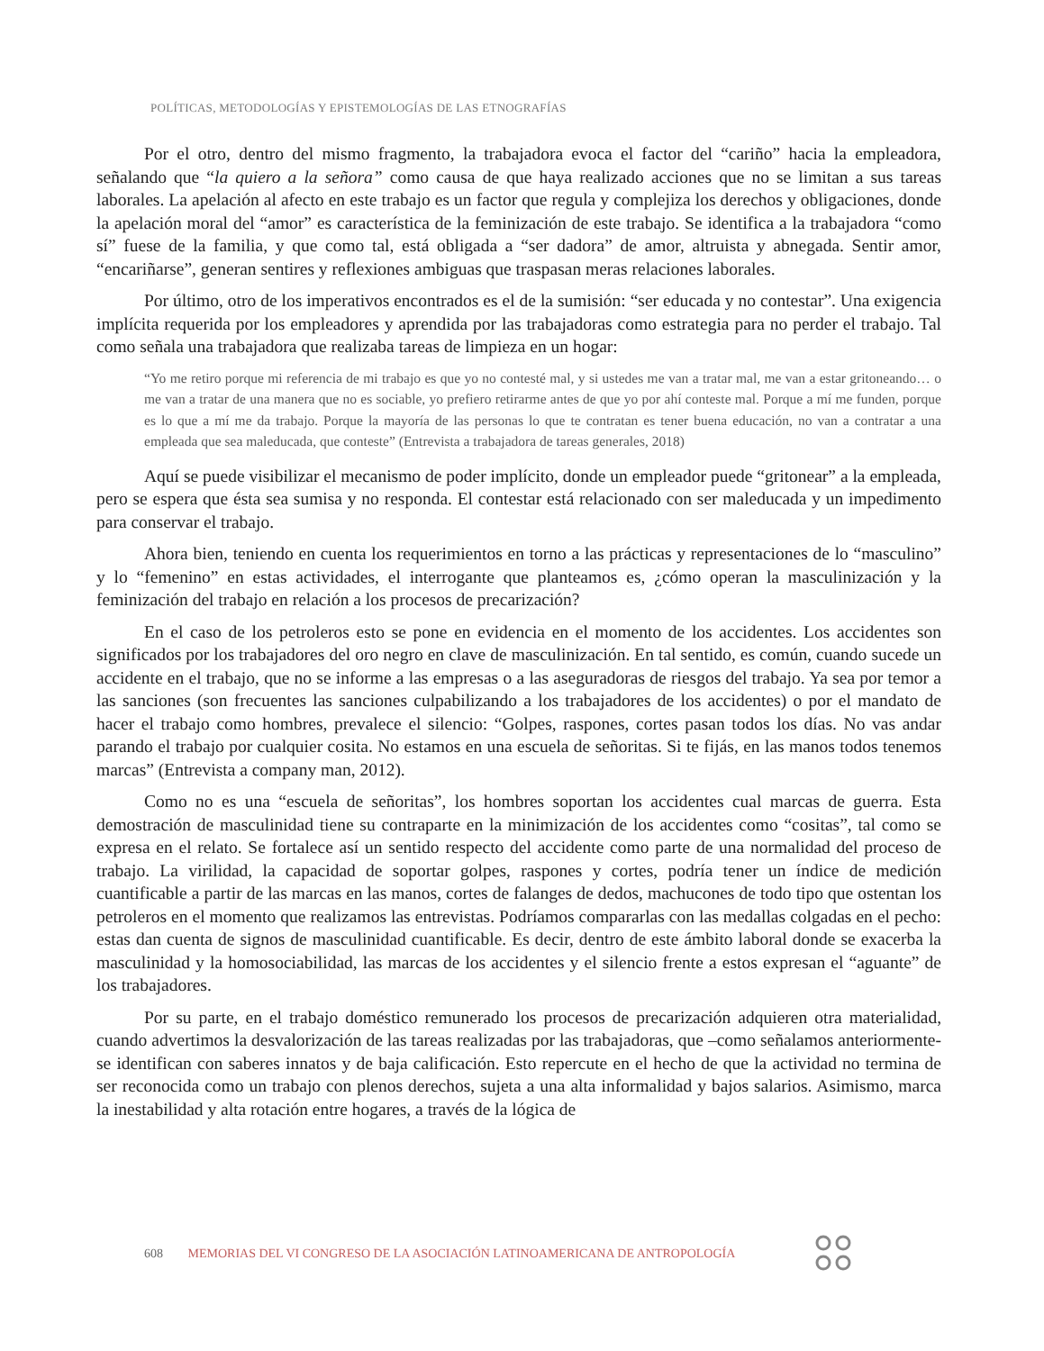POLÍTICAS, METODOLOGÍAS Y EPISTEMOLOGÍAS DE LAS ETNOGRAFÍAS
Por el otro, dentro del mismo fragmento, la trabajadora evoca el factor del “cariño” hacia la empleadora, señalando que “la quiero a la señora” como causa de que haya realizado acciones que no se limitan a sus tareas laborales. La apelación al afecto en este trabajo es un factor que regula y complejiza los derechos y obligaciones, donde la apelación moral del “amor” es característica de la feminización de este trabajo. Se identifica a la trabajadora “como sí” fuese de la familia, y que como tal, está obligada a “ser dadora” de amor, altruista y abnegada. Sentir amor, “encariñarse”, generan sentires y reflexiones ambiguas que traspasan meras relaciones laborales.
Por último, otro de los imperativos encontrados es el de la sumisión: “ser educada y no contestar”. Una exigencia implícita requerida por los empleadores y aprendida por las trabajadoras como estrategia para no perder el trabajo. Tal como señala una trabajadora que realizaba tareas de limpieza en un hogar:
“Yo me retiro porque mi referencia de mi trabajo es que yo no contesté mal, y si ustedes me van a tratar mal, me van a estar gritoneando… o me van a tratar de una manera que no es sociable, yo prefiero retirarme antes de que yo por ahí conteste mal. Porque a mí me funden, porque es lo que a mí me da trabajo. Porque la mayoría de las personas lo que te contratan es tener buena educación, no van a contratar a una empleada que sea maleducada, que conteste” (Entrevista a trabajadora de tareas generales, 2018)
Aquí se puede visibilizar el mecanismo de poder implícito, donde un empleador puede “gritonear” a la empleada, pero se espera que ésta sea sumisa y no responda. El contestar está relacionado con ser maleducada y un impedimento para conservar el trabajo.
Ahora bien, teniendo en cuenta los requerimientos en torno a las prácticas y representaciones de lo “masculino” y lo “femenino” en estas actividades, el interrogante que planteamos es, ¿cómo operan la masculinización y la feminización del trabajo en relación a los procesos de precarización?
En el caso de los petroleros esto se pone en evidencia en el momento de los accidentes. Los accidentes son significados por los trabajadores del oro negro en clave de masculinización. En tal sentido, es común, cuando sucede un accidente en el trabajo, que no se informe a las empresas o a las aseguradoras de riesgos del trabajo. Ya sea por temor a las sanciones (son frecuentes las sanciones culpabilizando a los trabajadores de los accidentes) o por el mandato de hacer el trabajo como hombres, prevalece el silencio: “Golpes, raspones, cortes pasan todos los días. No vas andar parando el trabajo por cualquier cosita. No estamos en una escuela de señoritas. Si te fijás, en las manos todos tenemos marcas” (Entrevista a company man, 2012).
Como no es una “escuela de señoritas”, los hombres soportan los accidentes cual marcas de guerra. Esta demostración de masculinidad tiene su contraparte en la minimización de los accidentes como “cositas”, tal como se expresa en el relato. Se fortalece así un sentido respecto del accidente como parte de una normalidad del proceso de trabajo. La virilidad, la capacidad de soportar golpes, raspones y cortes, podría tener un índice de medición cuantificable a partir de las marcas en las manos, cortes de falanges de dedos, machucones de todo tipo que ostentan los petroleros en el momento que realizamos las entrevistas. Podríamos compararlas con las medallas colgadas en el pecho: estas dan cuenta de signos de masculinidad cuantificable. Es decir, dentro de este ámbito laboral donde se exacerba la masculinidad y la homosociabilidad, las marcas de los accidentes y el silencio frente a estos expresan el “aguante” de los trabajadores.
Por su parte, en el trabajo doméstico remunerado los procesos de precarización adquieren otra materialidad, cuando advertimos la desvalorización de las tareas realizadas por las trabajadoras, que –como señalamos anteriormente- se identifican con saberes innatos y de baja calificación. Esto repercute en el hecho de que la actividad no termina de ser reconocida como un trabajo con plenos derechos, sujeta a una alta informalidad y bajos salarios. Asimismo, marca la inestabilidad y alta rotación entre hogares, a través de la lógica de
608 MEMORIAS DEL VI CONGRESO DE LA ASOCIACIÓN LATINOAMERICANA DE ANTROPOLOGÍA